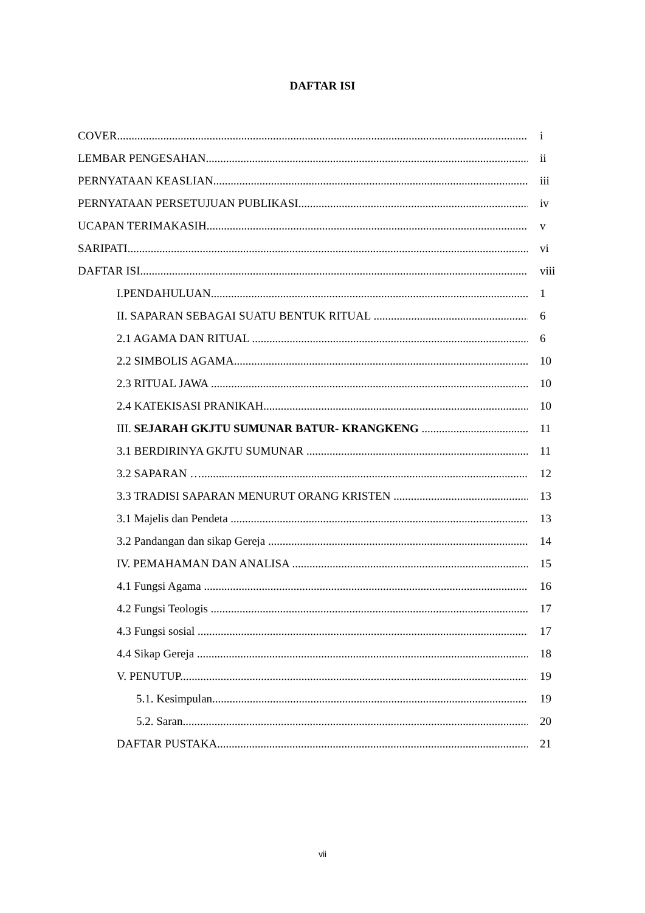DAFTAR ISI
COVER i
LEMBAR PENGESAHAN ii
PERNYATAAN KEASLIAN iii
PERNYATAAN PERSETUJUAN PUBLIKASI iv
UCAPAN TERIMAKASIH v
SARIPATI vi
DAFTAR ISI viii
I.PENDAHULUAN 1
II. SAPARAN SEBAGAI SUATU BENTUK RITUAL 6
2.1 AGAMA DAN RITUAL 6
2.2 SIMBOLIS AGAMA 10
2.3 RITUAL JAWA 10
2.4 KATEKISASI PRANIKAH 10
III. SEJARAH GKJTU SUMUNAR BATUR- KRANGKENG 11
3.1 BERDIRINYA GKJTU SUMUNAR 11
3.2 SAPARAN … 12
3.3 TRADISI SAPARAN MENURUT ORANG KRISTEN 13
3.1 Majelis dan Pendeta 13
3.2 Pandangan dan sikap Gereja 14
IV. PEMAHAMAN DAN ANALISA 15
4.1 Fungsi Agama 16
4.2 Fungsi Teologis 17
4.3 Fungsi sosial 17
4.4 Sikap Gereja 18
V. PENUTUP 19
5.1. Kesimpulan 19
5.2. Saran 20
DAFTAR PUSTAKA 21
vii